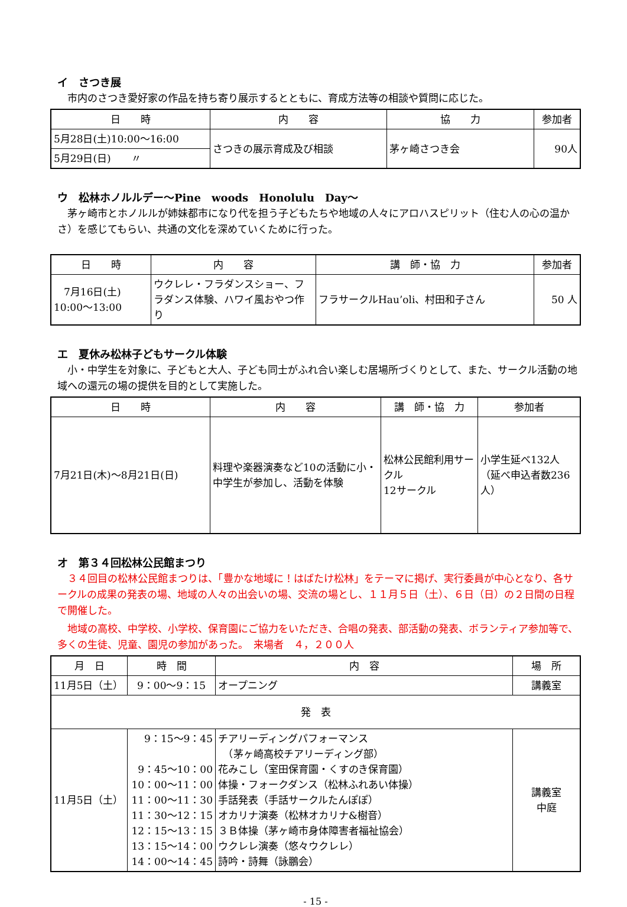イ　さつき展
　市内のさつき愛好家の作品を持ち寄り展示するとともに、育成方法等の相談や質問に応じた。
| 日 時 | 内 容 | 協 力 | 参加者 |
| --- | --- | --- | --- |
| 5月28日(土)10:00～16:00 | さつきの展示育成及び相談 | 茅ヶ崎さつき会 | 90人 |
| 5月29日(日) 〃 | | | |
ウ　松林ホノルルデー～Pine　woods　Honolulu　Day～
　茅ヶ崎市とホノルルが姉妹都市になり代を担う子どもたちや地域の人々にアロハスピリット（住む人の心の温かさ）を感じてもらい、共通の文化を深めていくために行った。
| 日 時 | 内 容 | 講 師・協 力 | 参加者 |
| --- | --- | --- | --- |
| 7月16日(土) 10:00～13:00 | ウクレレ・フラダンスショー、フラダンス体験、ハワイ風おやつ作り | フラサークルHau’oli、村田和子さん | 50 人 |
エ　夏休み松林子どもサークル体験
　小・中学生を対象に、子どもと大人、子ども同士がふれ合い楽しむ居場所づくりとして、また、サークル活動の地域への還元の場の提供を目的として実施した。
| 日 時 | 内 容 | 講 師・協 力 | 参加者 |
| --- | --- | --- | --- |
| 7月21日(木)～8月21日(日) | 料理や楽器演奏など10の活動に小・中学生が参加し、活動を体験 | 松林公民館利用サークル 12サークル | 小学生延べ132人 （延べ申込者数236人） |
オ　第３４回松林公民館まつり
　３４回目の松林公民館まつりは、「豊かな地域に！はばたけ松林」をテーマに掲げ、実行委員が中心となり、各サークルの成果の発表の場、地域の人々の出会いの場、交流の場とし、１１月５日（土）、６日（日）の２日間の日程で開催した。
　地域の高校、中学校、小学校、保育園にご協力をいただき、合唱の発表、部活動の発表、ボランティア参加等で、多くの生徒、児童、園児の参加があった。　来場者　４，２００人
| 月 日 | 時 間 | 内 容 | 場 所 |
| --- | --- | --- | --- |
| 11月5日（土） | 9：00～9：15 | オープニング | 講義室 |
| 発 表 | | | |
| 11月5日（土） | 9：15～9：45 9：45～10：00 10：00～11：00 11：00～11：30 11：30～12：15 12：15～13：15 13：15～14：00 14：00～14：45 | チアリーディングパフォーマンス （茅ヶ崎高校チアリーディング部） 花みこし（室田保育園・くすのき保育園） 体操・フォークダンス（松林ふれあい体操） 手話発表（手話サークルたんぽぽ） オカリナ演奏（松林オカリナ&樹音） ３Ｂ体操（茅ヶ崎市身体障害者福祉協会） ウクレレ演奏（悠々ウクレレ） 詩吟・詩舞（詠鵬会） | 講義室 中庭 |
- 15 -